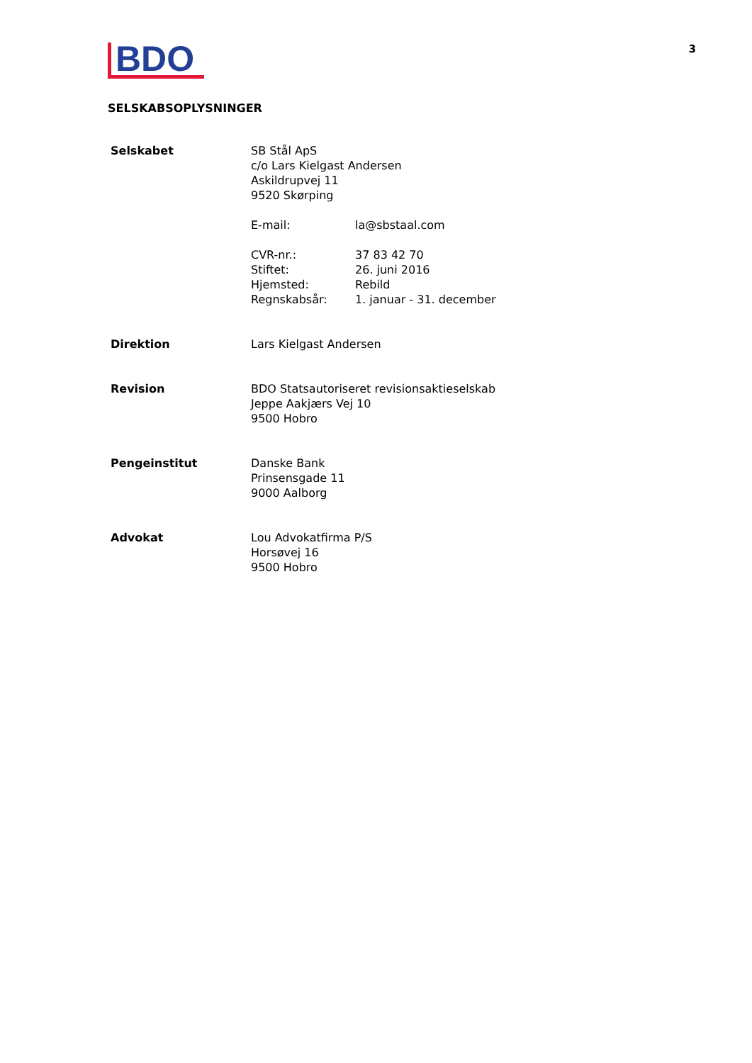BDO
3
SELSKABSOPLYSNINGER
Selskabet SB Stål ApS
c/o Lars Kielgast Andersen
Askildrupvej 11
9520 Skørping
E-mail: la@sbstaal.com
CVR-nr.: 37 83 42 70
Stiftet: 26. juni 2016
Hjemsted: Rebild
Regnskabsår: 1. januar - 31. december
Direktion Lars Kielgast Andersen
Revision BDO Statsautoriseret revisionsaktieselskab
Jeppe Aakjærs Vej 10
9500 Hobro
Pengeinstitut Danske Bank
Prinsensgade 11
9000 Aalborg
Advokat Lou Advokatfirma P/S
Horsøvej 16
9500 Hobro